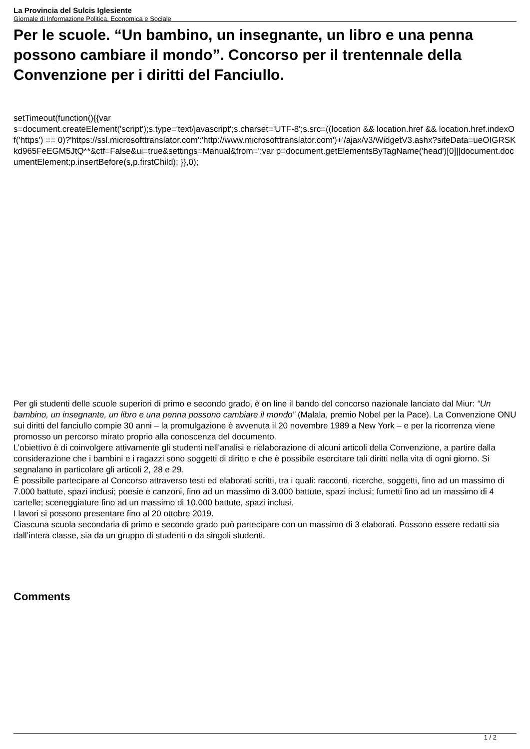La Provincia del Sulcis Iglesiente
Giornale di Informazione Politica, Economica e Sociale
Per le scuole. “Un bambino, un insegnante, un libro e una penna possono cambiare il mondo”. Concorso per il trentennale della Convenzione per i diritti del Fanciullo.
setTimeout(function(){{var
s=document.createElement('script');s.type='text/javascript';s.charset='UTF-8';s.src=((location && location.href && location.href.indexOf('https') == 0)?'https://ssl.microsofttranslator.com':'http://www.microsofttranslator.com')+'/ajax/v3/WidgetV3.ashx?siteData=ueOIGRSKkd965FeEGM5JtQ**&ctf=False&ui=true&settings=Manual&from=';var p=document.getElementsByTagName('head')[0]||document.documentElement;p.insertBefore(s,p.firstChild); }},0);
Per gli studenti delle scuole superiori di primo e secondo grado, è on line il bando del concorso nazionale lanciato dal Miur: “Un bambino, un insegnante, un libro e una penna possono cambiare il mondo” (Malala, premio Nobel per la Pace). La Convenzione ONU sui diritti del fanciullo compie 30 anni – la promulgazione è avvenuta il 20 novembre 1989 a New York – e per la ricorrenza viene promosso un percorso mirato proprio alla conoscenza del documento.
L’obiettivo è di coinvolgere attivamente gli studenti nell’analisi e rielaborazione di alcuni articoli della Convenzione, a partire dalla considerazione che i bambini e i ragazzi sono soggetti di diritto e che è possibile esercitare tali diritti nella vita di ogni giorno. Si segnalano in particolare gli articoli 2, 28 e 29.
È possibile partecipare al Concorso attraverso testi ed elaborati scritti, tra i quali: racconti, ricerche, soggetti, fino ad un massimo di 7.000 battute, spazi inclusi; poesie e canzoni, fino ad un massimo di 3.000 battute, spazi inclusi; fumetti fino ad un massimo di 4 cartelle; sceneggiature fino ad un massimo di 10.000 battute, spazi inclusi.
I lavori si possono presentare fino al 20 ottobre 2019.
Ciascuna scuola secondaria di primo e secondo grado può partecipare con un massimo di 3 elaborati. Possono essere redatti sia dall’intera classe, sia da un gruppo di studenti o da singoli studenti.
Comments
1 / 2